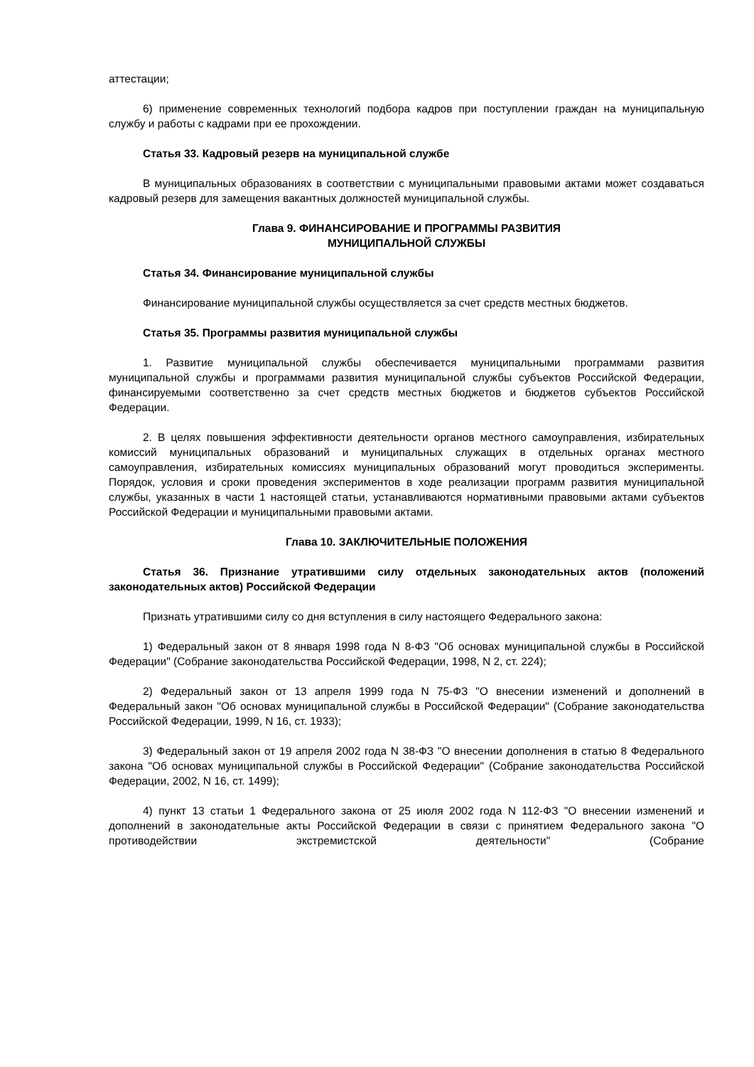аттестации;
6) применение современных технологий подбора кадров при поступлении граждан на муниципальную службу и работы с кадрами при ее прохождении.
Статья 33. Кадровый резерв на муниципальной службе
В муниципальных образованиях в соответствии с муниципальными правовыми актами может создаваться кадровый резерв для замещения вакантных должностей муниципальной службы.
Глава 9. ФИНАНСИРОВАНИЕ И ПРОГРАММЫ РАЗВИТИЯ
МУНИЦИПАЛЬНОЙ СЛУЖБЫ
Статья 34. Финансирование муниципальной службы
Финансирование муниципальной службы осуществляется за счет средств местных бюджетов.
Статья 35. Программы развития муниципальной службы
1. Развитие муниципальной службы обеспечивается муниципальными программами развития муниципальной службы и программами развития муниципальной службы субъектов Российской Федерации, финансируемыми соответственно за счет средств местных бюджетов и бюджетов субъектов Российской Федерации.
2. В целях повышения эффективности деятельности органов местного самоуправления, избирательных комиссий муниципальных образований и муниципальных служащих в отдельных органах местного самоуправления, избирательных комиссиях муниципальных образований могут проводиться эксперименты. Порядок, условия и сроки проведения экспериментов в ходе реализации программ развития муниципальной службы, указанных в части 1 настоящей статьи, устанавливаются нормативными правовыми актами субъектов Российской Федерации и муниципальными правовыми актами.
Глава 10. ЗАКЛЮЧИТЕЛЬНЫЕ ПОЛОЖЕНИЯ
Статья 36. Признание утратившими силу отдельных законодательных актов (положений законодательных актов) Российской Федерации
Признать утратившими силу со дня вступления в силу настоящего Федерального закона:
1) Федеральный закон от 8 января 1998 года N 8-ФЗ "Об основах муниципальной службы в Российской Федерации" (Собрание законодательства Российской Федерации, 1998, N 2, ст. 224);
2) Федеральный закон от 13 апреля 1999 года N 75-ФЗ "О внесении изменений и дополнений в Федеральный закон "Об основах муниципальной службы в Российской Федерации" (Собрание законодательства Российской Федерации, 1999, N 16, ст. 1933);
3) Федеральный закон от 19 апреля 2002 года N 38-ФЗ "О внесении дополнения в статью 8 Федерального закона "Об основах муниципальной службы в Российской Федерации" (Собрание законодательства Российской Федерации, 2002, N 16, ст. 1499);
4) пункт 13 статьи 1 Федерального закона от 25 июля 2002 года N 112-ФЗ "О внесении изменений и дополнений в законодательные акты Российской Федерации в связи с принятием Федерального закона "О противодействии экстремистской деятельности" (Собрание